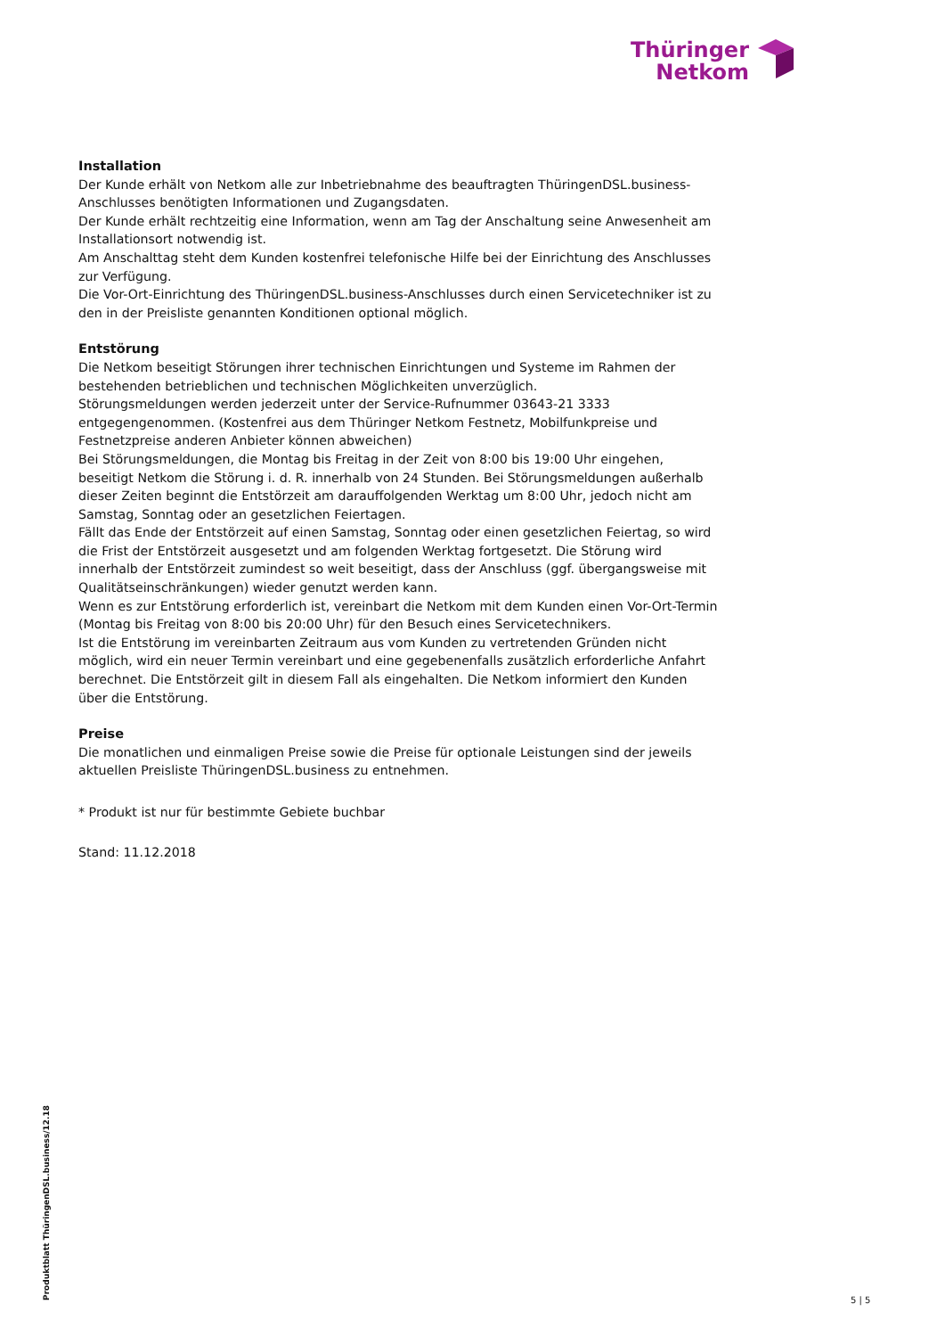Thüringer
Netkom
Installation
Der Kunde erhält von Netkom alle zur Inbetriebnahme des beauftragten ThüringenDSL.business-Anschlusses benötigten Informationen und Zugangsdaten.
Der Kunde erhält rechtzeitig eine Information, wenn am Tag der Anschaltung seine Anwesenheit am Installationsort notwendig ist.
Am Anschalttag steht dem Kunden kostenfrei telefonische Hilfe bei der Einrichtung des Anschlusses zur Verfügung.
Die Vor-Ort-Einrichtung des ThüringenDSL.business-Anschlusses durch einen Servicetechniker ist zu den in der Preisliste genannten Konditionen optional möglich.
Entstörung
Die Netkom beseitigt Störungen ihrer technischen Einrichtungen und Systeme im Rahmen der bestehenden betrieblichen und technischen Möglichkeiten unverzüglich.
Störungsmeldungen werden jederzeit unter der Service-Rufnummer 03643-21 3333 entgegengenommen. (Kostenfrei aus dem Thüringer Netkom Festnetz, Mobilfunkpreise und Festnetzpreise anderen Anbieter können abweichen)
Bei Störungsmeldungen, die Montag bis Freitag in der Zeit von 8:00 bis 19:00 Uhr eingehen, beseitigt Netkom die Störung i. d. R. innerhalb von 24 Stunden. Bei Störungsmeldungen außerhalb dieser Zeiten beginnt die Entstörzeit am darauffolgenden Werktag um 8:00 Uhr, jedoch nicht am Samstag, Sonntag oder an gesetzlichen Feiertagen.
Fällt das Ende der Entstörzeit auf einen Samstag, Sonntag oder einen gesetzlichen Feiertag, so wird die Frist der Entstörzeit ausgesetzt und am folgenden Werktag fortgesetzt. Die Störung wird innerhalb der Entstörzeit zumindest so weit beseitigt, dass der Anschluss (ggf. übergangsweise mit Qualitätseinschränkungen) wieder genutzt werden kann.
Wenn es zur Entstörung erforderlich ist, vereinbart die Netkom mit dem Kunden einen Vor-Ort-Termin (Montag bis Freitag von 8:00 bis 20:00 Uhr) für den Besuch eines Servicetechnikers.
Ist die Entstörung im vereinbarten Zeitraum aus vom Kunden zu vertretenden Gründen nicht möglich, wird ein neuer Termin vereinbart und eine gegebenenfalls zusätzlich erforderliche Anfahrt berechnet. Die Entstörzeit gilt in diesem Fall als eingehalten. Die Netkom informiert den Kunden über die Entstörung.
Preise
Die monatlichen und einmaligen Preise sowie die Preise für optionale Leistungen sind der jeweils aktuellen Preisliste ThüringenDSL.business zu entnehmen.
* Produkt ist nur für bestimmte Gebiete buchbar
Stand: 11.12.2018
Produktblatt ThüringenDSL.business/12.18
5 | 5